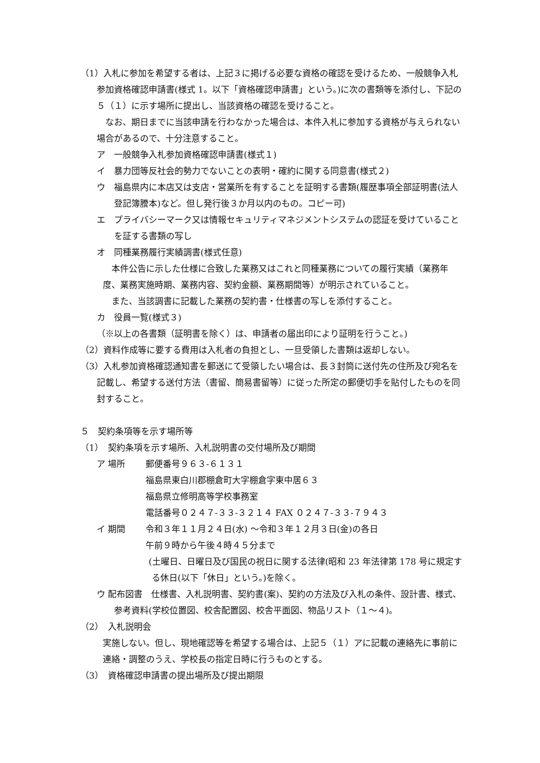（1）入札に参加を希望する者は、上記３に掲げる必要な資格の確認を受けるため、一般競争入札参加資格確認申請書(様式 1。以下「資格確認申請書」という。)に次の書類等を添付し、下記の５（１）に示す場所に提出し、当該資格の確認を受けること。
なお、期日までに当該申請を行わなかった場合は、本件入札に参加する資格が与えられない場合があるので、十分注意すること。
ア　一般競争入札参加資格確認申請書(様式１)
イ　暴力団等反社会的勢力でないことの表明・確約に関する同意書(様式２)
ウ　福島県内に本店又は支店・営業所を有することを証明する書類(履歴事項全部証明書(法人登記簿謄本)など。但し発行後３か月以内のもの。コピー可)
エ　プライバシーマーク又は情報セキュリティマネジメントシステムの認証を受けていることを証する書類の写し
オ　同種業務履行実績調書(様式任意)
本件公告に示した仕様に合致した業務又はこれと同種業務についての履行実績（業務年度、業務実施時期、業務内容、契約金額、業務期間等）が明示されていること。
また、当該調書に記載した業務の契約書・仕様書の写しを添付すること。
カ　役員一覧(様式３)
（※以上の各書類（証明書を除く）は、申請者の届出印により証明を行うこと。)
（2）資料作成等に要する費用は入札者の負担とし、一旦受領した書類は返却しない。
（3）入札参加資格確認通知書を郵送にて受領したい場合は、長３封筒に送付先の住所及び宛名を記載し、希望する送付方法（書留、簡易書留等）に従った所定の郵便切手を貼付したものを同封すること。
５　契約条項等を示す場所等
（1）　契約条項を示す場所、入札説明書の交付場所及び期間
ア 場所 郵便番号９６３-６１３１
福島県東白川郡棚倉町大字棚倉字東中居６３
福島県立修明高等学校事務室
電話番号０２４７-３３-３２１４ FAX ０２４７-３３-７９４３
イ 期間 令和３年１１月２４日(水) ～令和３年１２月３日(金)の各日
午前９時から午後４時４５分まで
(土曜日、日曜日及び国民の祝日に関する法律(昭和 23 年法律第 178 号に規定する休日(以下「休日」という。)を除く。
ウ 配布図書　仕様書、入札説明書、契約書(案)、契約の方法及び入札の条件、設計書、様式、参考資料(学校位置図、校舎配置図、校舎平面図、物品リスト（１～４)。
（2）　入札説明会
実施しない。但し、現地確認等を希望する場合は、上記５（１）アに記載の連絡先に事前に連絡・調整のうえ、学校長の指定日時に行うものとする。
（3）　資格確認申請書の提出場所及び提出期限